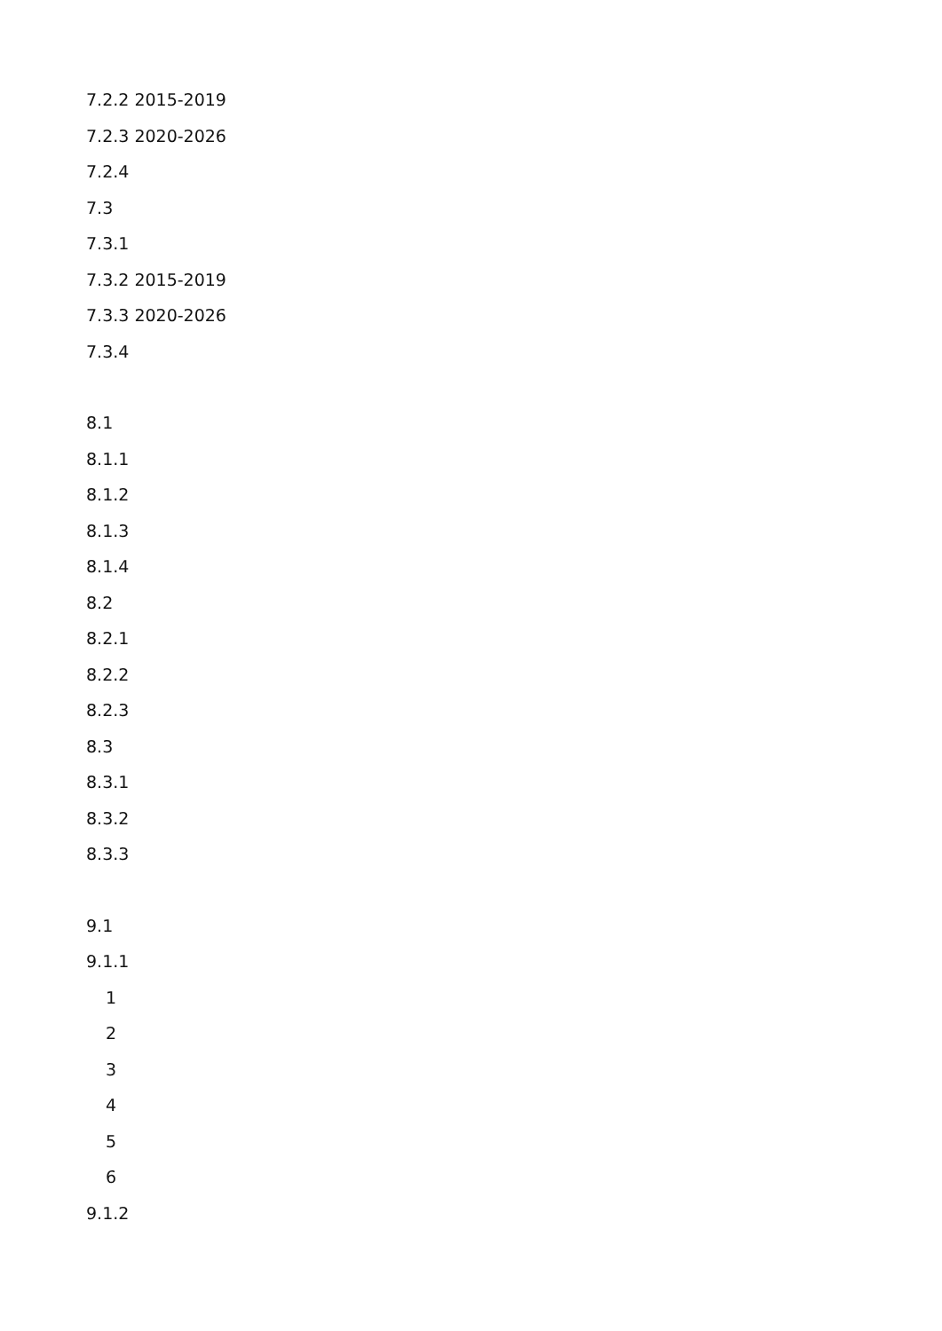7.2.2 2015-2019
7.2.3 2020-2026
7.2.4
7.3
7.3.1
7.3.2 2015-2019
7.3.3 2020-2026
7.3.4
8.1
8.1.1
8.1.2
8.1.3
8.1.4
8.2
8.2.1
8.2.2
8.2.3
8.3
8.3.1
8.3.2
8.3.3
9.1
9.1.1
1
2
3
4
5
6
9.1.2